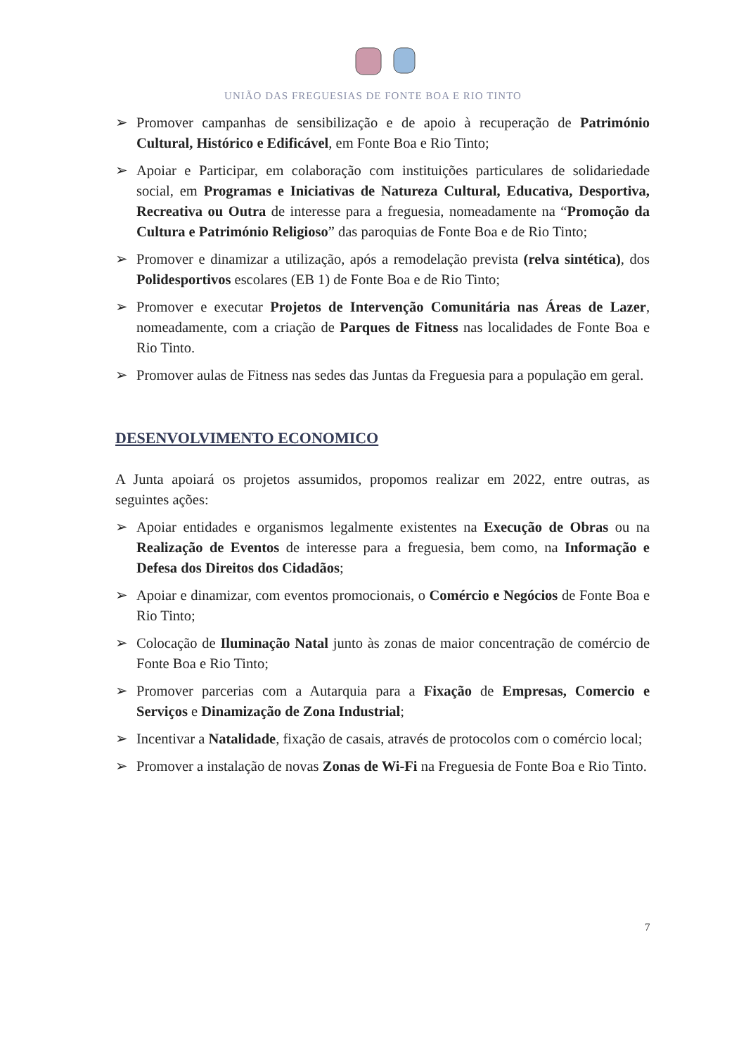UNIÃO DAS FREGUESIAS DE FONTE BOA E RIO TINTO
➢ Promover campanhas de sensibilização e de apoio à recuperação de Património Cultural, Histórico e Edificável, em Fonte Boa e Rio Tinto;
➢ Apoiar e Participar, em colaboração com instituições particulares de solidariedade social, em Programas e Iniciativas de Natureza Cultural, Educativa, Desportiva, Recreativa ou Outra de interesse para a freguesia, nomeadamente na “Promoção da Cultura e Património Religioso” das paroquias de Fonte Boa e de Rio Tinto;
➢ Promover e dinamizar a utilização, após a remodelação prevista (relva sintética), dos Polidesportivos escolares (EB 1) de Fonte Boa e de Rio Tinto;
➢ Promover e executar Projetos de Intervenção Comunitária nas Áreas de Lazer, nomeadamente, com a criação de Parques de Fitness nas localidades de Fonte Boa e Rio Tinto.
➢ Promover aulas de Fitness nas sedes das Juntas da Freguesia para a população em geral.
DESENVOLVIMENTO ECONOMICO
A Junta apoiará os projetos assumidos, propomos realizar em 2022, entre outras, as seguintes ações:
➢ Apoiar entidades e organismos legalmente existentes na Execução de Obras ou na Realização de Eventos de interesse para a freguesia, bem como, na Informação e Defesa dos Direitos dos Cidadãos;
➢ Apoiar e dinamizar, com eventos promocionais, o Comércio e Negócios de Fonte Boa e Rio Tinto;
➢ Colocação de Iluminação Natal junto às zonas de maior concentração de comércio de Fonte Boa e Rio Tinto;
➢ Promover parcerias com a Autarquia para a Fixação de Empresas, Comercio e Serviços e Dinamização de Zona Industrial;
➢ Incentivar a Natalidade, fixação de casais, através de protocolos com o comércio local;
➢ Promover a instalação de novas Zonas de Wi-Fi na Freguesia de Fonte Boa e Rio Tinto.
7